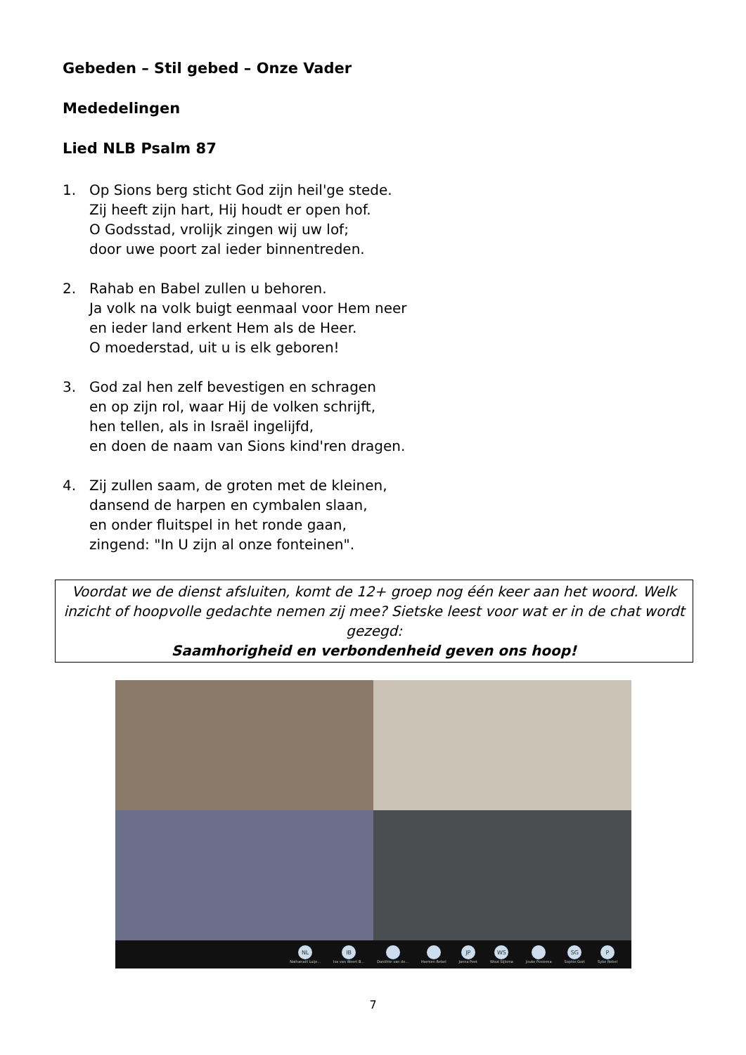Gebeden – Stil gebed – Onze Vader
Mededelingen
Lied NLB Psalm 87
1. Op Sions berg sticht God zijn heil'ge stede.
Zij heeft zijn hart, Hij houdt er open hof.
O Godsstad, vrolijk zingen wij uw lof;
door uwe poort zal ieder binnentreden.
2. Rahab en Babel zullen u behoren.
Ja volk na volk buigt eenmaal voor Hem neer
en ieder land erkent Hem als de Heer.
O moederstad, uit u is elk geboren!
3. God zal hen zelf bevestigen en schragen
en op zijn rol, waar Hij de volken schrijft,
hen tellen, als in Israël ingelijfd,
en doen de naam van Sions kind'ren dragen.
4. Zij zullen saam, de groten met de kleinen,
dansend de harpen en cymbalen slaan,
en onder fluitspel in het ronde gaan,
zingend: "In U zijn al onze fonteinen".
Voordat we de dienst afsluiten, komt de 12+ groep nog één keer aan het woord. Welk inzicht of hoopvolle gedachte nemen zij mee? Sietske leest voor wat er in de chat wordt gezegd:
Saamhorigheid en verbondenheid geven ons hoop!
NL
Nathanaël Luije... IB
Isa van Weert B... Daniëtte van de... Harmen Rebel JP
Janna Peet WS
Wout Sijtsma Jouke Postema SG
Sophie Gort P
Sybe Rebel
7